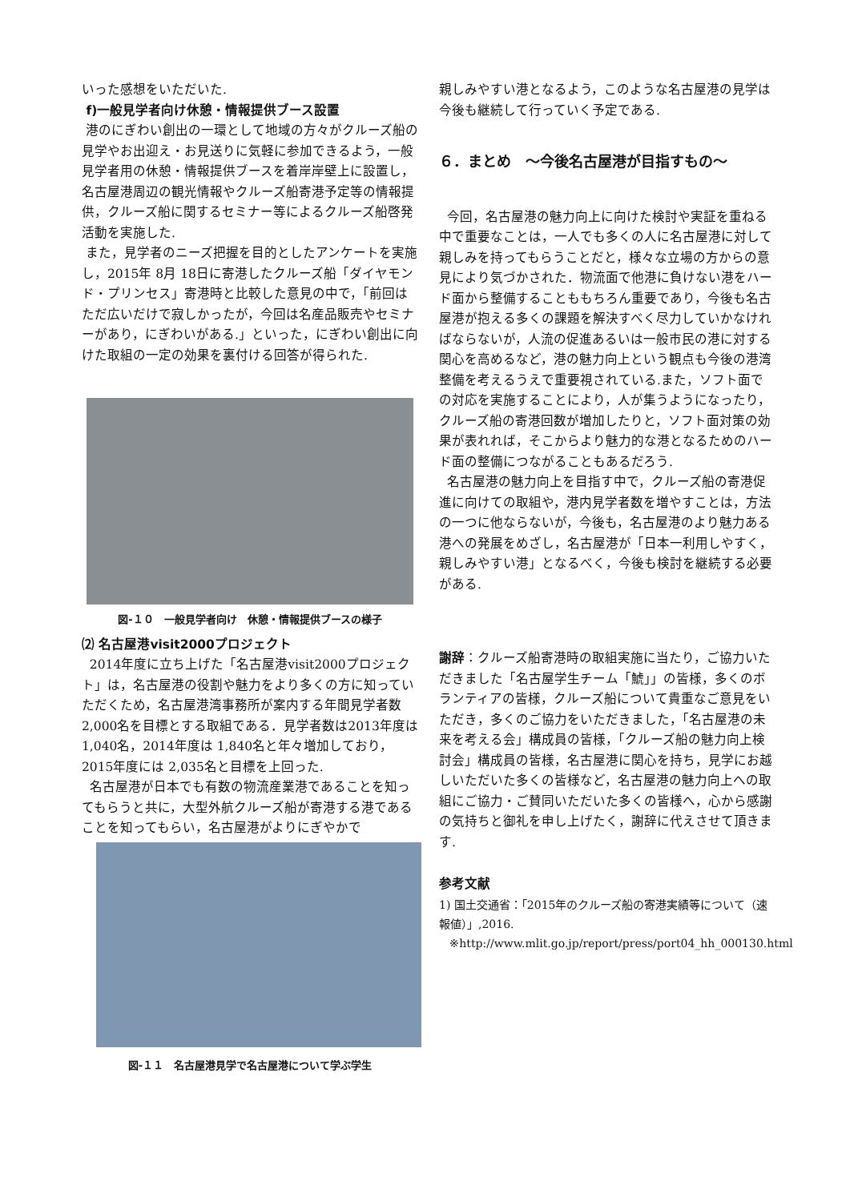いった感想をいただいた.
f)一般見学者向け休憩・情報提供ブース設置
港のにぎわい創出の一環として地域の方々がクルーズ船の見学やお出迎え・お見送りに気軽に参加できるよう，一般見学者用の休憩・情報提供ブースを着岸岸壁上に設置し，名古屋港周辺の観光情報やクルーズ船寄港予定等の情報提供，クルーズ船に関するセミナー等によるクルーズ船啓発活動を実施した.
また，見学者のニーズ把握を目的としたアンケートを実施し，2015年 8月 18日に寄港したクルーズ船「ダイヤモンド・プリンセス」寄港時と比較した意見の中で，「前回はただ広いだけで寂しかったが，今回は名産品販売やセミナーがあり，にぎわいがある.」といった，にぎわい創出に向けた取組の一定の効果を裏付ける回答が得られた.
図-１０　一般見学者向け　休憩・情報提供ブースの様子
⑵ 名古屋港visit2000プロジェクト
2014年度に立ち上げた「名古屋港visit2000プロジェクト」は，名古屋港の役割や魅力をより多くの方に知っていただくため，名古屋港湾事務所が案内する年間見学者数2,000名を目標とする取組である．見学者数は2013年度は 1,040名，2014年度は 1,840名と年々増加しており，2015年度には 2,035名と目標を上回った.
名古屋港が日本でも有数の物流産業港であることを知ってもらうと共に，大型外航クルーズ船が寄港する港であることを知ってもらい，名古屋港がよりにぎやかで
図-１１　名古屋港見学で名古屋港について学ぶ学生
親しみやすい港となるよう，このような名古屋港の見学は今後も継続して行っていく予定である.
６．まとめ　～今後名古屋港が目指すもの～
今回，名古屋港の魅力向上に向けた検討や実証を重ねる中で重要なことは，一人でも多くの人に名古屋港に対して親しみを持ってもらうことだと，様々な立場の方からの意見により気づかされた．物流面で他港に負けない港をハード面から整備することももちろん重要であり，今後も名古屋港が抱える多くの課題を解決すべく尽力していかなければならないが，人流の促進あるいは一般市民の港に対する関心を高めるなど，港の魅力向上という観点も今後の港湾整備を考えるうえで重要視されている.また，ソフト面での対応を実施することにより，人が集うようになったり，クルーズ船の寄港回数が増加したりと，ソフト面対策の効果が表れれば，そこからより魅力的な港となるためのハード面の整備につながることもあるだろう.
名古屋港の魅力向上を目指す中で，クルーズ船の寄港促進に向けての取組や，港内見学者数を増やすことは，方法の一つに他ならないが，今後も，名古屋港のより魅力ある港への発展をめざし，名古屋港が「日本一利用しやすく，親しみやすい港」となるべく，今後も検討を継続する必要がある.
謝辞：クルーズ船寄港時の取組実施に当たり，ご協力いただきました「名古屋学生チーム「鯱」」の皆様，多くのボランティアの皆様，クルーズ船について貴重なご意見をいただき，多くのご協力をいただきました，「名古屋港の未来を考える会」構成員の皆様，「クルーズ船の魅力向上検討会」構成員の皆様，名古屋港に関心を持ち，見学にお越しいただいた多くの皆様など，名古屋港の魅力向上への取組にご協力・ご賛同いただいた多くの皆様へ，心から感謝の気持ちと御礼を申し上げたく，謝辞に代えさせて頂きます.
参考文献
1) 国土交通省：「2015年のクルーズ船の寄港実績等について（速報値）」,2016.
※http://www.mlit.go.jp/report/press/port04_hh_000130.html